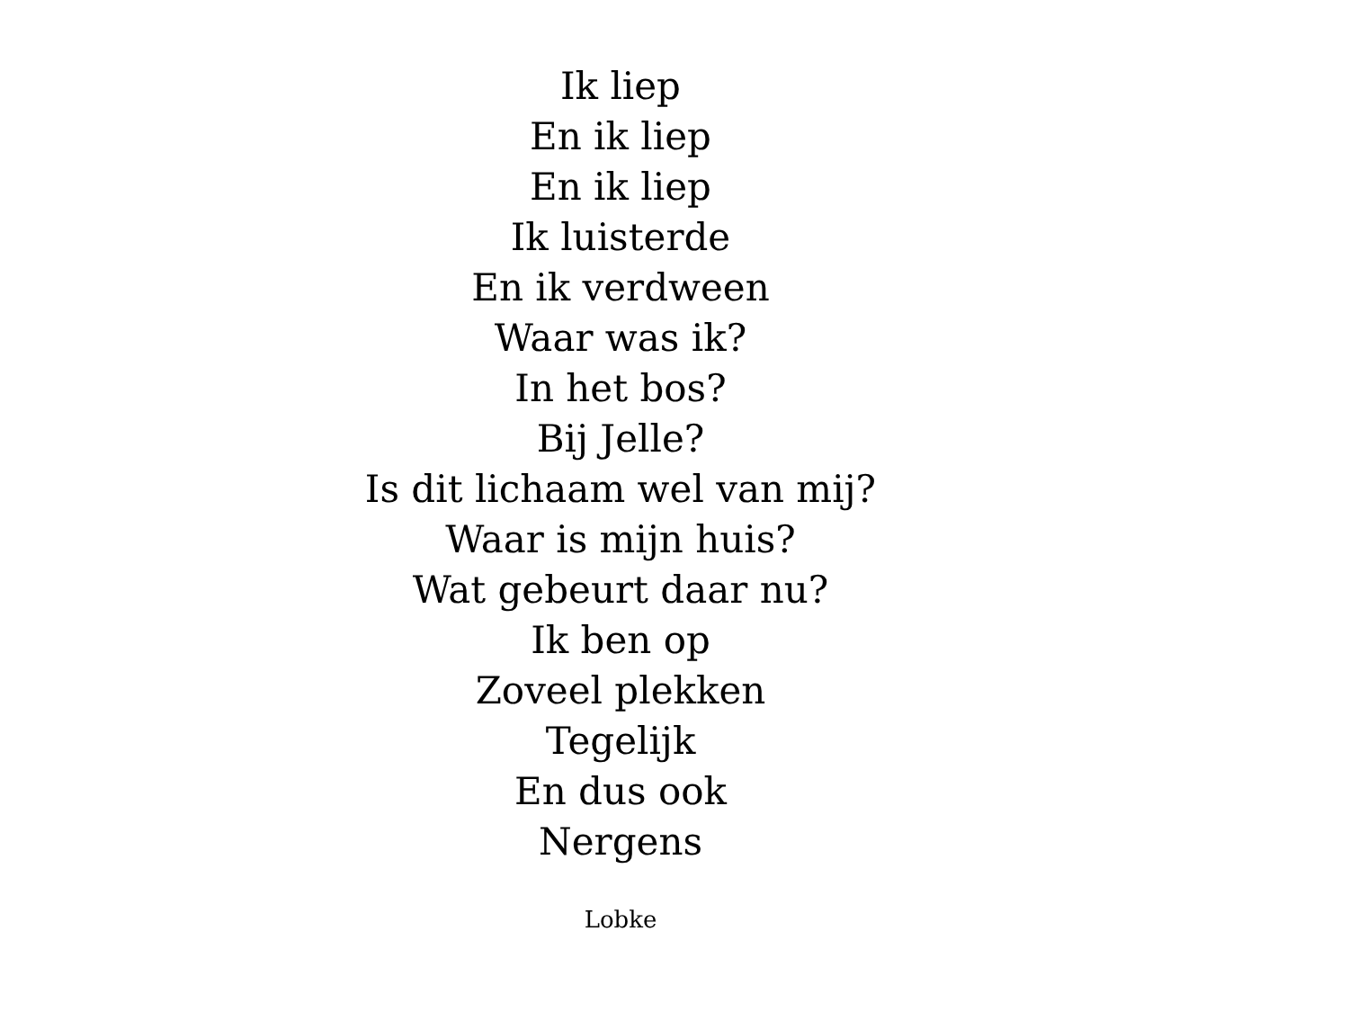Ik liep
En ik liep
En ik liep
Ik luisterde
En ik verdween
Waar was ik?
In het bos?
Bij Jelle?
Is dit lichaam wel van mij?
Waar is mijn huis?
Wat gebeurt daar nu?
Ik ben op
Zoveel plekken
Tegelijk
En dus ook
Nergens
Lobke